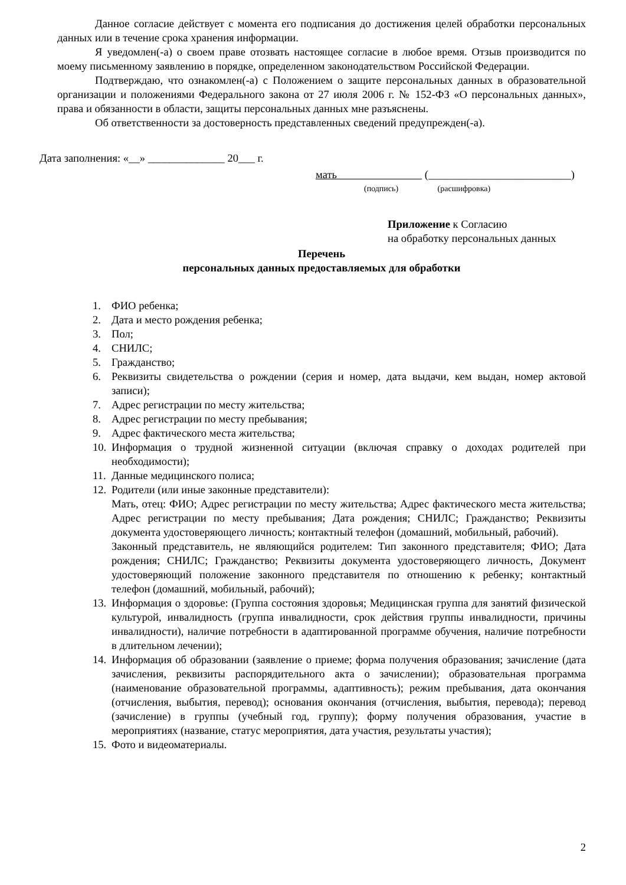Данное согласие действует с момента его подписания до достижения целей обработки персональных данных или в течение срока хранения информации.
Я уведомлен(-а) о своем праве отозвать настоящее согласие в любое время. Отзыв производится по моему письменному заявлению в порядке, определенном законодательством Российской Федерации.
Подтверждаю, что ознакомлен(-а) с Положением о защите персональных данных в образовательной организации и положениями Федерального закона от 27 июля 2006 г. № 152-ФЗ «О персональных данных», права и обязанности в области, защиты персональных данных мне разъяснены.
Об ответственности за достоверность представленных сведений предупрежден(-а).
Дата заполнения: «__» ______________ 20___ г.
мать (__________________________)
(подпись) (расшифровка)
Приложение к Согласию
на обработку персональных данных
Перечень
персональных данных предоставляемых для обработки
1. ФИО ребенка;
2. Дата и место рождения ребенка;
3. Пол;
4. СНИЛС;
5. Гражданство;
6. Реквизиты свидетельства о рождении (серия и номер, дата выдачи, кем выдан, номер актовой записи);
7. Адрес регистрации по месту жительства;
8. Адрес регистрации по месту пребывания;
9. Адрес фактического места жительства;
10.
Информация о трудной жизненной ситуации (включая справку о доходах родителей при необходимости);
11.
Данные медицинского полиса;
12.
Родители (или иные законные представители):
Мать, отец: ФИО; Адрес регистрации по месту жительства; Адрес фактического места жительства; Адрес регистрации по месту пребывания; Дата рождения; СНИЛС; Гражданство; Реквизиты документа удостоверяющего личность; контактный телефон (домашний, мобильный, рабочий).
Законный представитель, не являющийся родителем: Тип законного представителя; ФИО; Дата рождения; СНИЛС; Гражданство; Реквизиты документа удостоверяющего личность, Документ удостоверяющий положение законного представителя по отношению к ребенку; контактный телефон (домашний, мобильный, рабочий);
13.
Информация о здоровье: (Группа состояния здоровья; Медицинская группа для занятий физической культурой, инвалидность (группа инвалидности, срок действия группы инвалидности, причины инвалидности), наличие потребности в адаптированной программе обучения, наличие потребности в длительном лечении);
14.
Информация об образовании (заявление о приеме; форма получения образования; зачисление (дата зачисления, реквизиты распорядительного акта о зачислении); образовательная программа (наименование образовательной программы, адаптивность); режим пребывания, дата окончания (отчисления, выбытия, перевод); основания окончания (отчисления, выбытия, перевода); перевод (зачисление) в группы (учебный год, группу); форму получения образования, участие в мероприятиях (название, статус мероприятия, дата участия, результаты участия);
15.
Фото и видеоматериалы.
2